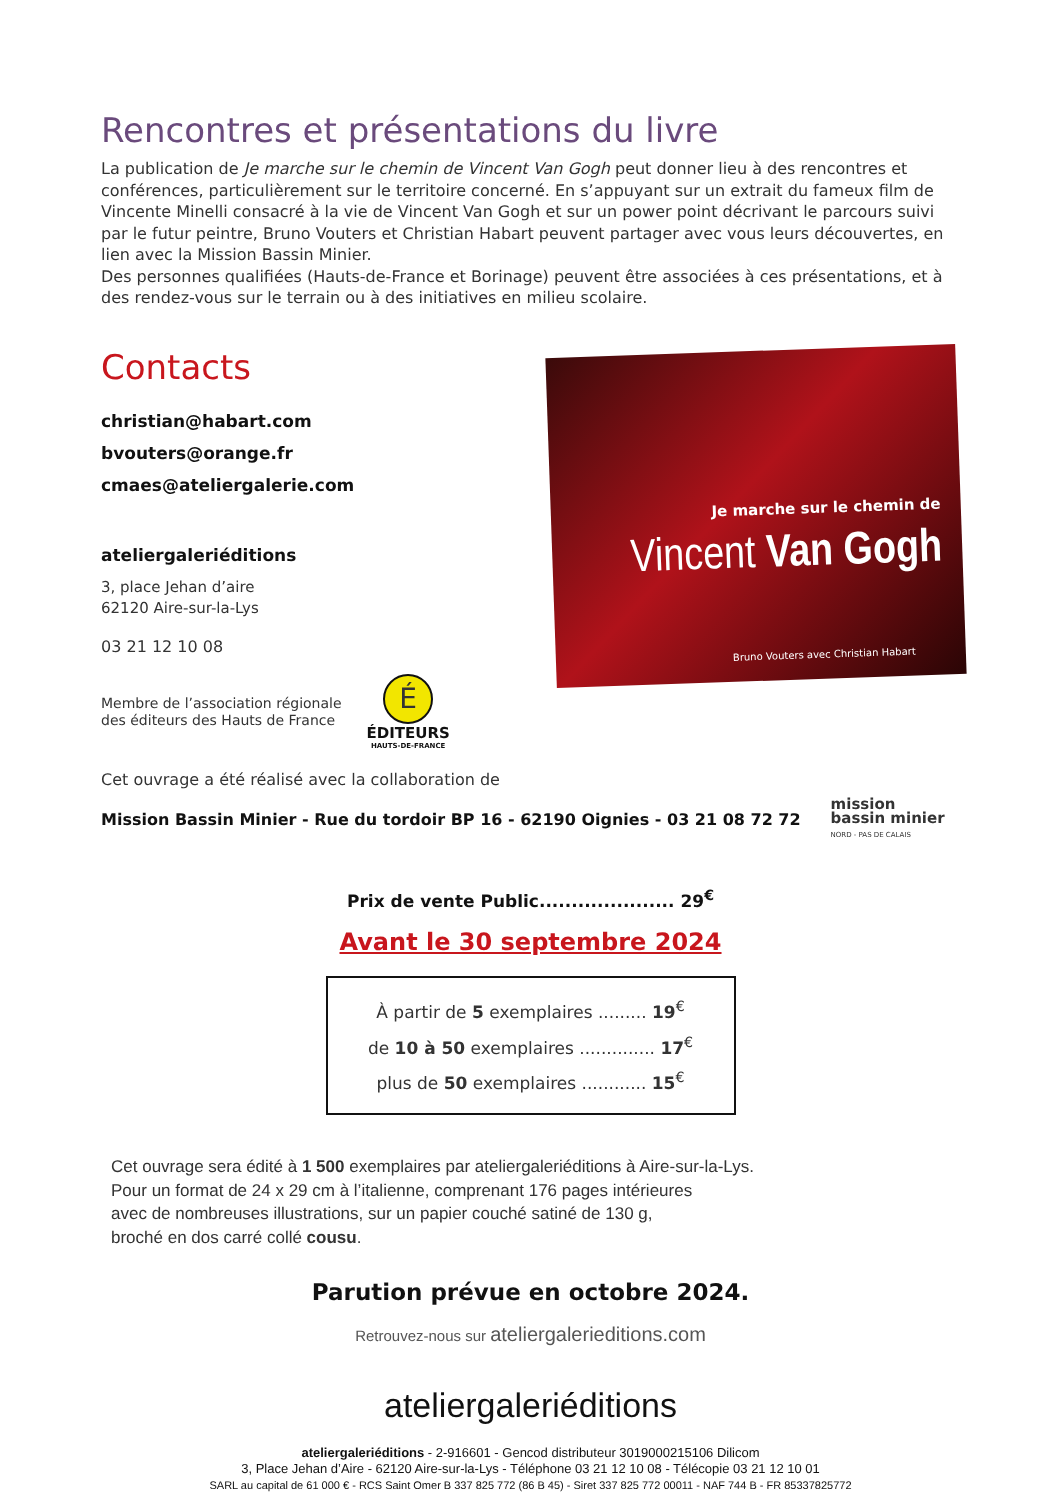Rencontres et présentations du livre
La publication de Je marche sur le chemin de Vincent Van Gogh peut donner lieu à des rencontres et conférences, particulièrement sur le territoire concerné. En s’appuyant sur un extrait du fameux film de Vincente Minelli consacré à la vie de Vincent Van Gogh et sur un power point décrivant le parcours suivi par le futur peintre, Bruno Vouters et Christian Habart peuvent partager avec vous leurs découvertes, en lien avec la Mission Bassin Minier.
Des personnes qualifiées (Hauts-de-France et Borinage) peuvent être associées à ces présentations, et à des rendez-vous sur le terrain ou à des initiatives en milieu scolaire.
Contacts
christian@habart.com
bvouters@orange.fr
cmaes@ateliergalerie.com
ateliergaleriéditions
3, place Jehan d’aire
62120 Aire-sur-la-Lys
03 21 12 10 08
Membre de l’association régionale
des éditeurs des Hauts de France
É
ÉDITEURS
HAUTS-DE-FRANCE
Je marche sur le chemin de
Vincent Van Gogh
Bruno Vouters avec Christian Habart
Cet ouvrage a été réalisé avec la collaboration de
Mission Bassin Minier - Rue du tordoir BP 16 - 62190 Oignies - 03 21 08 72 72 mission
bassin minier
NORD - PAS DE CALAIS
Prix de vente Public..................... 29<sup>€</sup>
Avant le 30 septembre 2024
À partir de 5 exemplaires ......... 19<sup>€</sup>
de 10 à 50 exemplaires .............. 17<sup>€</sup>
plus de 50 exemplaires ............ 15<sup>€</sup>
Cet ouvrage sera édité à 1 500 exemplaires par ateliergaleriéditions à Aire-sur-la-Lys.
Pour un format de 24 x 29 cm à l’italienne, comprenant 176 pages intérieures
avec de nombreuses illustrations, sur un papier couché satiné de 130 g,
broché en dos carré collé cousu.
Parution prévue en octobre 2024.
Retrouvez-nous sur ateliergalerieditions.com
ateliergaleriéditions
ateliergaleriéditions - 2-916601 - Gencod distributeur 3019000215106 Dilicom
3, Place Jehan d’Aire - 62120 Aire-sur-la-Lys - Téléphone 03 21 12 10 08 - Télécopie 03 21 12 10 01
SARL au capital de 61 000 € - RCS Saint Omer B 337 825 772 (86 B 45) - Siret 337 825 772 00011 - NAF 744 B - FR 85337825772